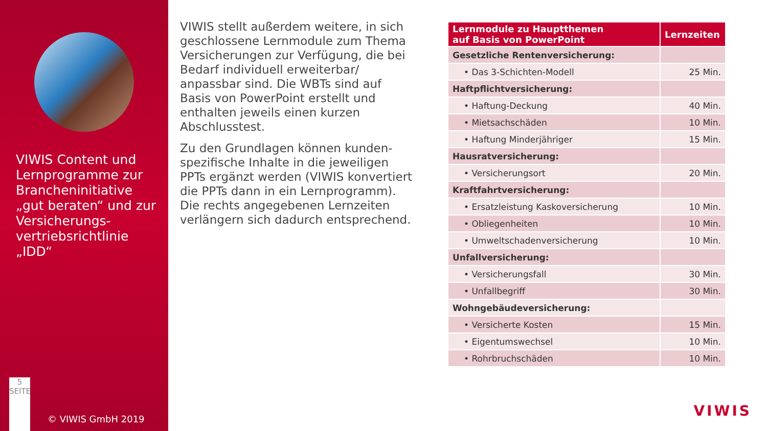VIWIS Content und Lernprogramme zur Brancheninitiative „gut beraten“ und zur Versicherungs-vertriebsrichtlinie „IDD“
5
SEITE
© VIWIS GmbH 2019
VIWIS stellt außerdem weitere, in sich geschlossene Lernmodule zum Thema Versicherungen zur Verfügung, die bei Bedarf individuell erweiterbar/ anpassbar sind. Die WBTs sind auf Basis von PowerPoint erstellt und enthalten jeweils einen kurzen Abschlusstest.
Zu den Grundlagen können kunden-spezifische Inhalte in die jeweiligen PPTs ergänzt werden (VIWIS konvertiert die PPTs dann in ein Lernprogramm). Die rechts angegebenen Lernzeiten verlängern sich dadurch entsprechend.
| Lernmodule zu Hauptthemen auf Basis von PowerPoint | Lernzeiten |
| --- | --- |
| Gesetzliche Rentenversicherung: | |
| • Das 3-Schichten-Modell | 25 Min. |
| Haftpflichtversicherung: | |
| • Haftung-Deckung | 40 Min. |
| • Mietsachschäden | 10 Min. |
| • Haftung Minderjähriger | 15 Min. |
| Hausratversicherung: | |
| • Versicherungsort | 20 Min. |
| Kraftfahrtversicherung: | |
| • Ersatzleistung Kaskoversicherung | 10 Min. |
| • Obliegenheiten | 10 Min. |
| • Umweltschadenversicherung | 10 Min. |
| Unfallversicherung: | |
| • Versicherungsfall | 30 Min. |
| • Unfallbegriff | 30 Min. |
| Wohngebäudeversicherung: | |
| • Versicherte Kosten | 15 Min. |
| • Eigentumswechsel | 10 Min. |
| • Rohrbruchschäden | 10 Min. |
VIWIS